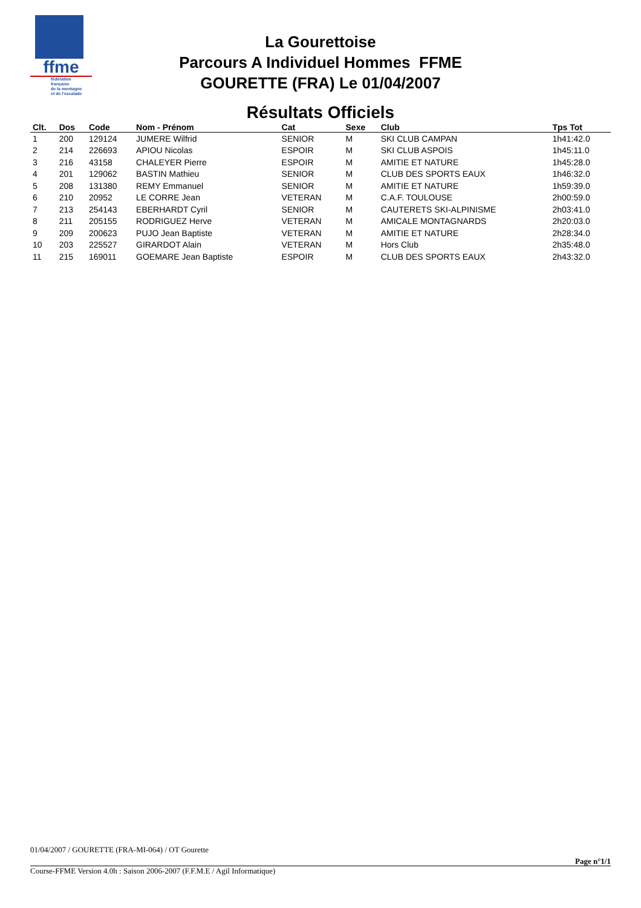ffme
fédération
française
de la montagne
et de l'escalade
La Gourettoise
Parcours A Individuel Hommes FFME
GOURETTE (FRA) Le 01/04/2007
Résultats Officiels
| Clt. | Dos | Code | Nom - Prénom | Cat | Sexe | Club | Tps Tot |
| --- | --- | --- | --- | --- | --- | --- | --- |
| 1 | 200 | 129124 | JUMERE Wilfrid | SENIOR | M | SKI CLUB CAMPAN | 1h41:42.0 |
| 2 | 214 | 226693 | APIOU Nicolas | ESPOIR | M | SKI CLUB ASPOIS | 1h45:11.0 |
| 3 | 216 | 43158 | CHALEYER Pierre | ESPOIR | M | AMITIE ET NATURE | 1h45:28.0 |
| 4 | 201 | 129062 | BASTIN Mathieu | SENIOR | M | CLUB DES SPORTS EAUX | 1h46:32.0 |
| 5 | 208 | 131380 | REMY Emmanuel | SENIOR | M | AMITIE ET NATURE | 1h59:39.0 |
| 6 | 210 | 20952 | LE CORRE Jean | VETERAN | M | C.A.F. TOULOUSE | 2h00:59.0 |
| 7 | 213 | 254143 | EBERHARDT Cyril | SENIOR | M | CAUTERETS SKI-ALPINISME | 2h03:41.0 |
| 8 | 211 | 205155 | RODRIGUEZ Herve | VETERAN | M | AMICALE MONTAGNARDS | 2h20:03.0 |
| 9 | 209 | 200623 | PUJO Jean Baptiste | VETERAN | M | AMITIE ET NATURE | 2h28:34.0 |
| 10 | 203 | 225527 | GIRARDOT Alain | VETERAN | M | Hors Club | 2h35:48.0 |
| 11 | 215 | 169011 | GOEMARE Jean Baptiste | ESPOIR | M | CLUB DES SPORTS EAUX | 2h43:32.0 |
01/04/2007 / GOURETTE (FRA-MI-064) / OT Gourette
Page n°1/1
Course-FFME Version 4.0h : Saison 2006-2007 (F.F.M.E / Agil Informatique)